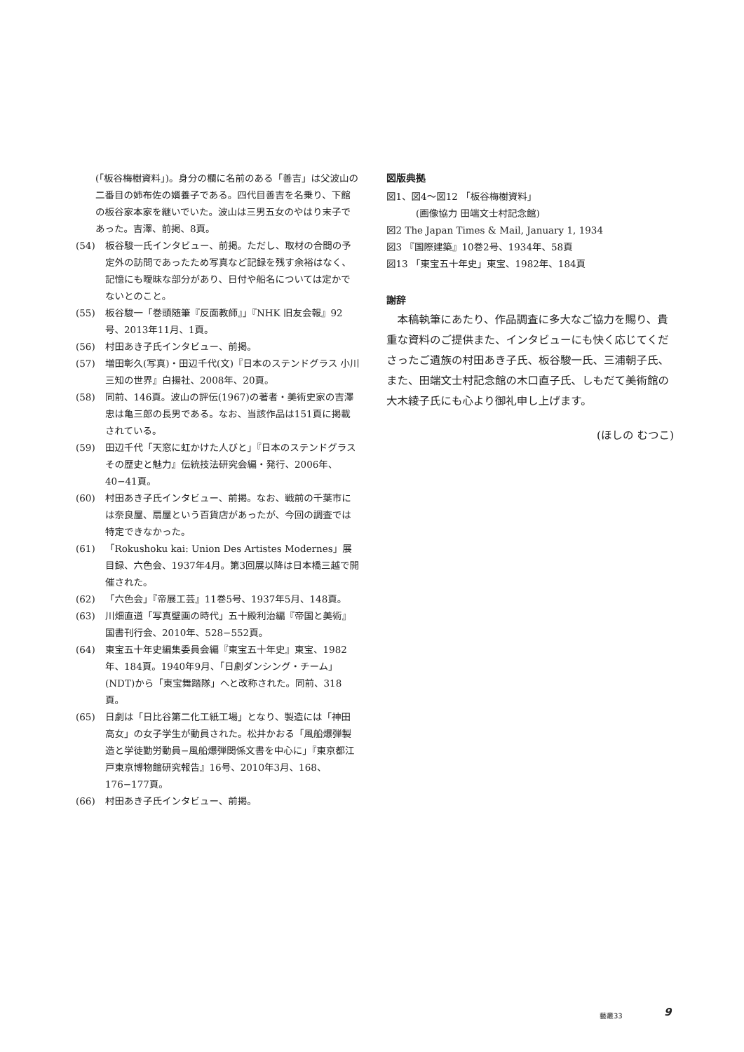(「板谷梅樹資料」)。身分の欄に名前のある「善吉」は父波山の二番目の姉布佐の婿養子である。四代目善吉を名乗り、下館の板谷家本家を継いでいた。波山は三男五女のやはり末子であった。吉澤、前掲、8頁。
(54) 板谷駿一氏インタビュー、前掲。ただし、取材の合間の予定外の訪問であったため写真など記録を残す余裕はなく、記憶にも曖昧な部分があり、日付や船名については定かでないとのこと。
(55) 板谷駿一「巻頭随筆『反面教師』」『NHK 旧友会報』92号、2013年11月、1頁。
(56) 村田あき子氏インタビュー、前掲。
(57) 増田彰久(写真)・田辺千代(文)『日本のステンドグラス 小川三知の世界』白揚社、2008年、20頁。
(58) 同前、146頁。波山の評伝(1967)の著者・美術史家の吉澤忠は亀三郎の長男である。なお、当該作品は151頁に掲載されている。
(59) 田辺千代「天窓に虹かけた人びと」『日本のステンドグラス その歴史と魅力』伝統技法研究会編・発行、2006年、40−41頁。
(60) 村田あき子氏インタビュー、前掲。なお、戦前の千葉市には奈良屋、扇屋という百貨店があったが、今回の調査では特定できなかった。
(61) 「Rokushoku kai: Union Des Artistes Modernes」展目録、六色会、1937年4月。第3回展以降は日本橋三越で開催された。
(62) 「六色会」『帝展工芸』11巻5号、1937年5月、148頁。
(63) 川畑直道「写真壁画の時代」五十殿利治編『帝国と美術』国書刊行会、2010年、528−552頁。
(64) 東宝五十年史編集委員会編『東宝五十年史』東宝、1982年、184頁。1940年9月、「日劇ダンシング・チーム」(NDT)から「東宝舞踏隊」へと改称された。同前、318頁。
(65) 日劇は「日比谷第二化工紙工場」となり、製造には「神田高女」の女子学生が動員された。松井かおる「風船爆弾製造と学徒勤労動員−風船爆弾関係文書を中心に」『東京都江戸東京博物館研究報告』16号、2010年3月、168、176−177頁。
(66) 村田あき子氏インタビュー、前掲。
図版典拠
図1、図4〜図12 「板谷梅樹資料」
(画像協力 田端文士村記念館)
図2 The Japan Times & Mail, January 1, 1934
図3 『国際建築』10巻2号、1934年、58頁
図13 「東宝五十年史」東宝、1982年、184頁
謝辞
本稿執筆にあたり、作品調査に多大なご協力を賜り、貴重な資料のご提供また、インタビューにも快く応じてくださったご遺族の村田あき子氏、板谷駿一氏、三浦朝子氏、また、田端文士村記念館の木口直子氏、しもだて美術館の大木綾子氏にも心より御礼申し上げます。
(ほしの むつこ)
藝叢33 9